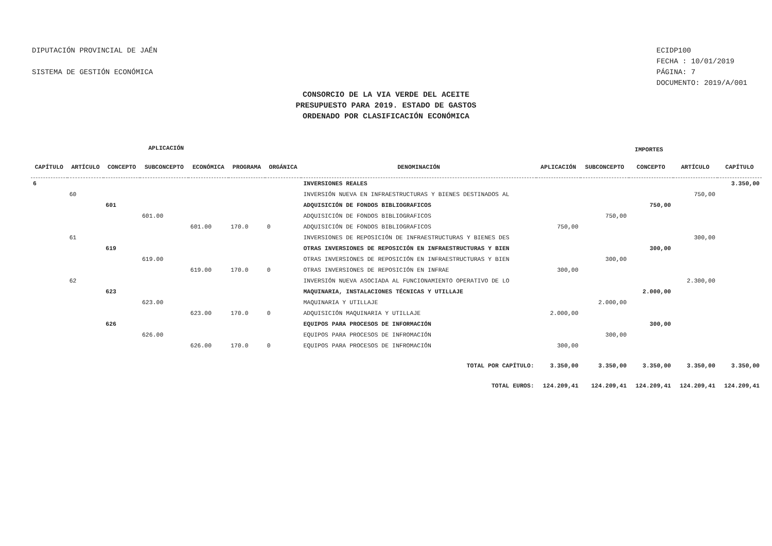DIPUTACIÓN PROVINCIAL DE JAÉN
SISTEMA DE GESTIÓN ECONÓMICA
ECIDP100
FECHA : 10/01/2019
PÁGINA: 7
DOCUMENTO: 2019/A/001
CONSORCIO DE LA VIA VERDE DEL ACEITE
PRESUPUESTO PARA 2019. ESTADO DE GASTOS
ORDENADO POR CLASIFICACIÓN ECONÓMICA
| APLICACIÓN | | | | | | | | IMPORTES | | | | |
| --- | --- | --- | --- | --- | --- | --- | --- | --- | --- | --- | --- | --- |
| CAPÍTULO | ARTÍCULO | CONCEPTO | SUBCONCEPTO | ECONÓMICA | PROGRAMA | ORGÁNICA | DENOMINACIÓN | APLICACIÓN | SUBCONCEPTO | CONCEPTO | ARTÍCULO | CAPÍTULO |
| 6 | | | | | | | INVERSIONES REALES | | | | | 3.350,00 |
| | 60 | | | | | | INVERSIÓN NUEVA EN INFRAESTRUCTURAS Y BIENES DESTINADOS AL | | | | 750,00 | |
| | | 601 | | | | | ADQUISICIÓN DE FONDOS BIBLIOGRAFICOS | | | 750,00 | | |
| | | | 601.00 | | | | ADQUISICIÓN DE FONDOS BIBLIOGRAFICOS | | 750,00 | | | |
| | | | | 601.00 | 170.0 | 0 | ADQUISICIÓN DE FONDOS BIBLIOGRAFICOS | 750,00 | | | | |
| | 61 | | | | | | INVERSIONES DE REPOSICIÓN DE INFRAESTRUCTURAS Y BIENES DES | | | | 300,00 | |
| | | 619 | | | | | OTRAS INVERSIONES DE REPOSICIÓN EN INFRAESTRUCTURAS Y BIEN | | | 300,00 | | |
| | | | 619.00 | | | | OTRAS INVERSIONES DE REPOSICIÓN EN INFRAESTRUCTURAS Y BIEN | | 300,00 | | | |
| | | | | 619.00 | 170.0 | 0 | OTRAS INVERSIONES DE REPOSICIÓN EN INFRAE | 300,00 | | | | |
| | 62 | | | | | | INVERSIÓN NUEVA ASOCIADA AL FUNCIONAMIENTO OPERATIVO DE LO | | | | 2.300,00 | |
| | | 623 | | | | | MAQUINARIA, INSTALACIONES TÉCNICAS Y UTILLAJE | | | 2.000,00 | | |
| | | | 623.00 | | | | MAQUINARIA Y UTILLAJE | | 2.000,00 | | | |
| | | | | 623.00 | 170.0 | 0 | ADQUISICIÓN MAQUINARIA Y UTILLAJE | 2.000,00 | | | | |
| | | 626 | | | | | EQUIPOS PARA PROCESOS DE INFORMACIÓN | | | 300,00 | | |
| | | | 626.00 | | | | EQUIPOS PARA PROCESOS DE INFROMACIÓN | | 300,00 | | | |
| | | | | 626.00 | 170.0 | 0 | EQUIPOS PARA PROCESOS DE INFROMACIÓN | 300,00 | | | | |
| TOTAL POR CAPÍTULO: | | | | | | | | 3.350,00 | 3.350,00 | 3.350,00 | 3.350,00 | 3.350,00 |
| TOTAL EUROS: | | | | | | | | 124.209,41 | 124.209,41 | 124.209,41 | 124.209,41 | 124.209,41 |